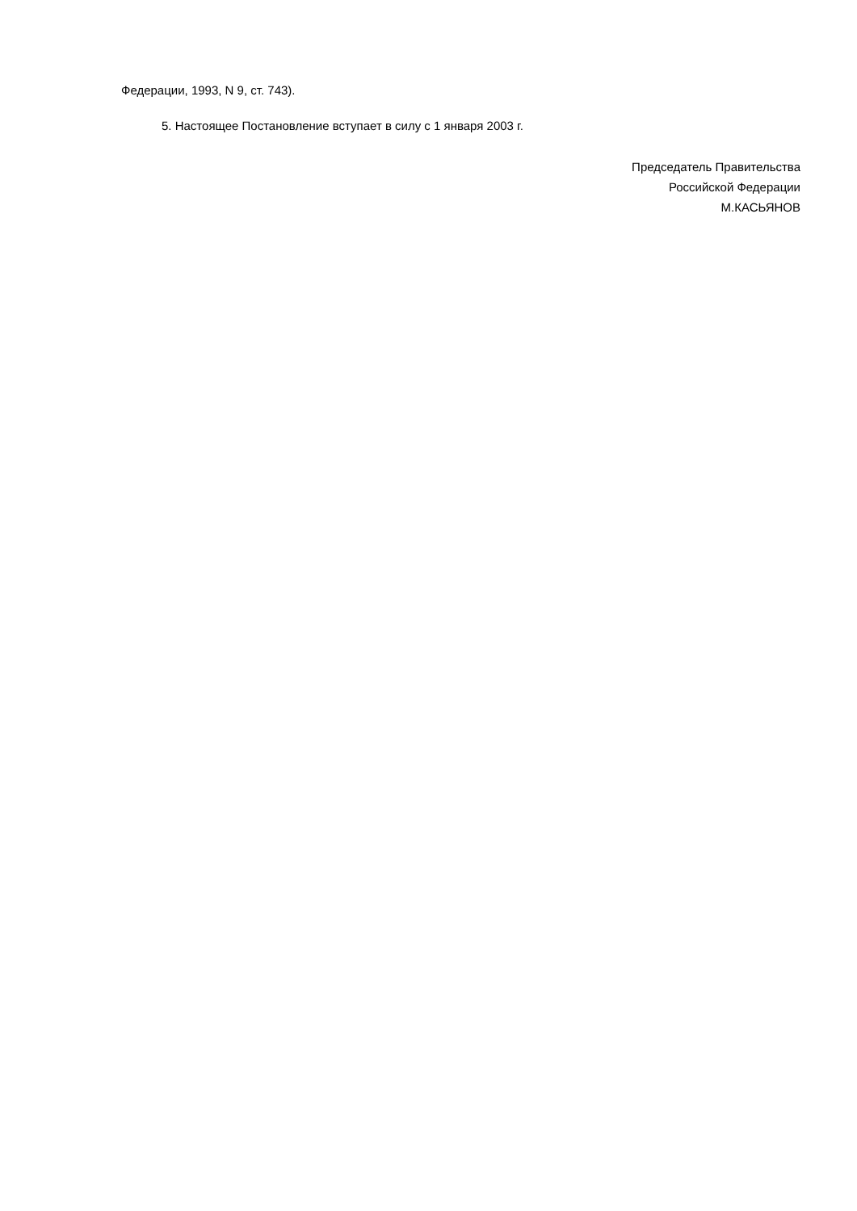Федерации, 1993, N 9, ст. 743).
5. Настоящее Постановление вступает в силу с 1 января 2003 г.
Председатель Правительства
Российской Федерации
М.КАСЬЯНОВ